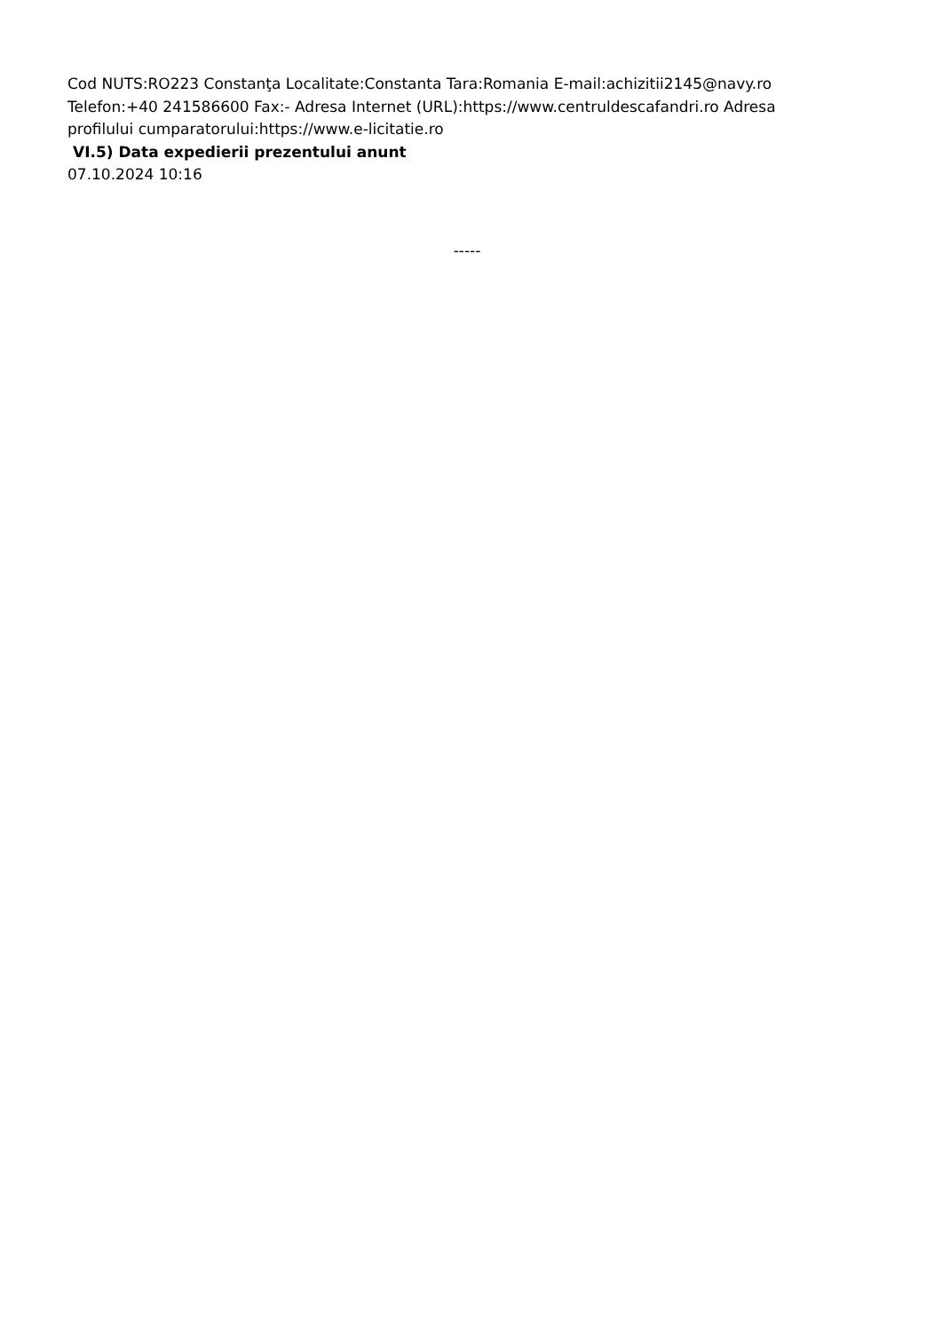Cod NUTS:RO223 Constanţa Localitate:Constanta Tara:Romania E-mail:achizitii2145@navy.ro Telefon:+40 241586600 Fax:- Adresa Internet (URL):https://www.centruldescafandri.ro Adresa profilului cumparatorului:https://www.e-licitatie.ro
VI.5) Data expedierii prezentului anunt
07.10.2024 10:16
-----